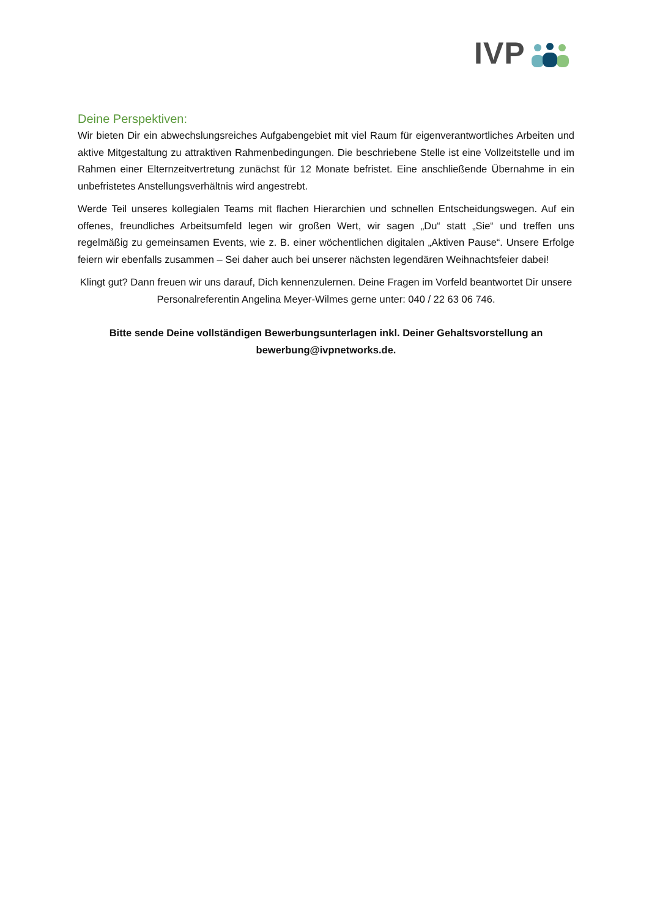IVP
Deine Perspektiven:
Wir bieten Dir ein abwechslungsreiches Aufgabengebiet mit viel Raum für eigenverantwortliches Arbeiten und aktive Mitgestaltung zu attraktiven Rahmenbedingungen. Die beschriebene Stelle ist eine Vollzeitstelle und im Rahmen einer Elternzeitvertretung zunächst für 12 Monate befristet. Eine anschließende Übernahme in ein unbefristetes Anstellungsverhältnis wird angestrebt.
Werde Teil unseres kollegialen Teams mit flachen Hierarchien und schnellen Entscheidungswegen. Auf ein offenes, freundliches Arbeitsumfeld legen wir großen Wert, wir sagen „Du“ statt „Sie“ und treffen uns regelmäßig zu gemeinsamen Events, wie z. B. einer wöchentlichen digitalen „Aktiven Pause“. Unsere Erfolge feiern wir ebenfalls zusammen – Sei daher auch bei unserer nächsten legendären Weihnachtsfeier dabei!
Klingt gut? Dann freuen wir uns darauf, Dich kennenzulernen. Deine Fragen im Vorfeld beantwortet Dir unsere Personalreferentin Angelina Meyer-Wilmes gerne unter: 040 / 22 63 06 746.
Bitte sende Deine vollständigen Bewerbungsunterlagen inkl. Deiner Gehaltsvorstellung an bewerbung@ivpnetworks.de.